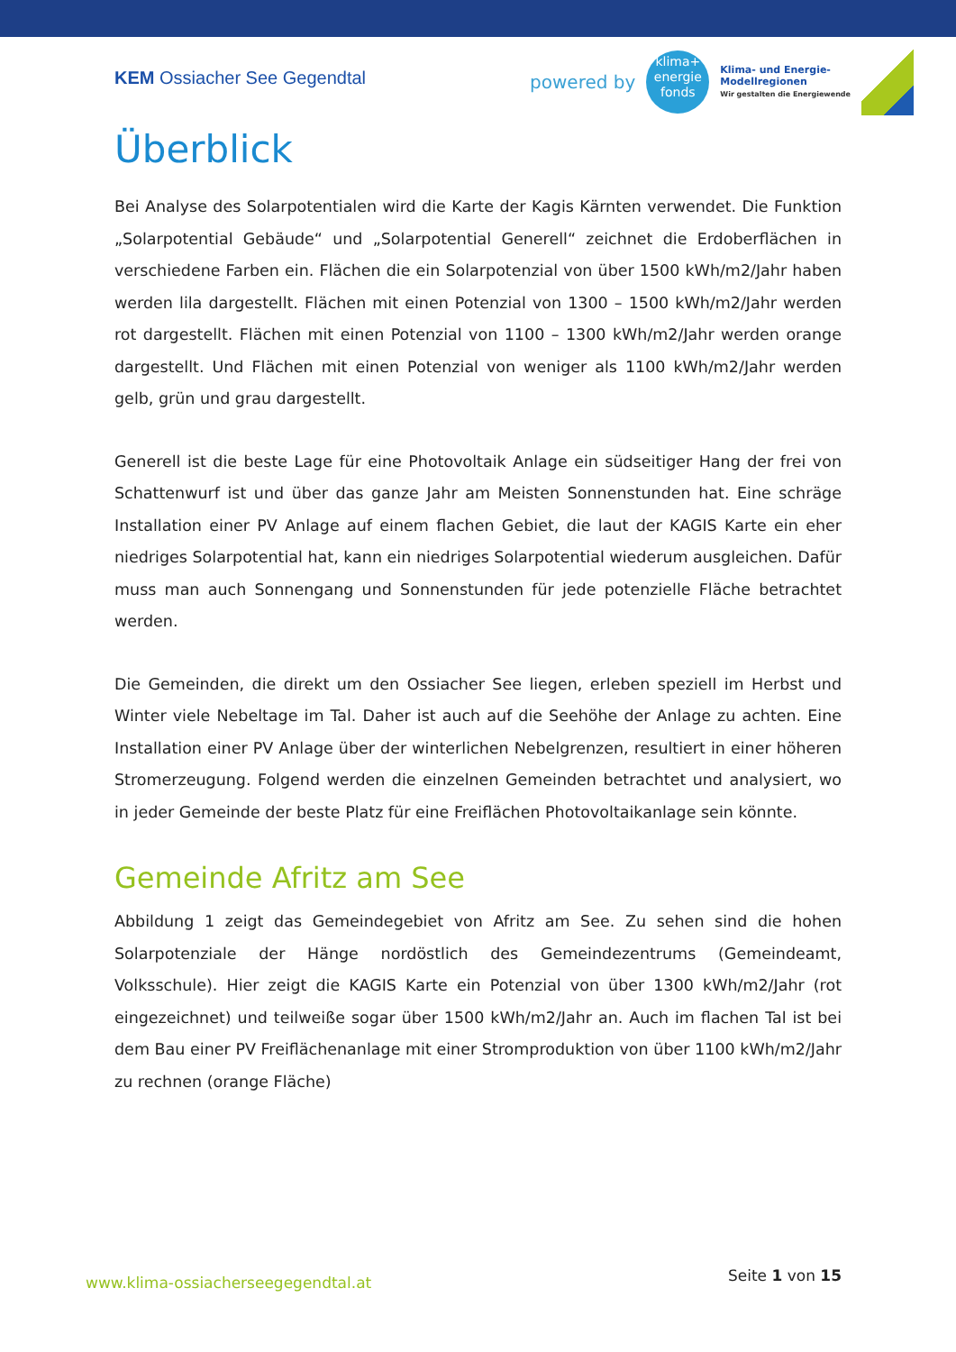KEM Ossiacher See Gegendtal
powered by
klima+
energie
fonds
Klima- und Energie-
Modellregionen
Wir gestalten die Energiewende
Überblick
Bei Analyse des Solarpotentialen wird die Karte der Kagis Kärnten verwendet. Die Funktion „Solarpotential Gebäude“ und „Solarpotential Generell“ zeichnet die Erdoberflächen in verschiedene Farben ein. Flächen die ein Solarpotenzial von über 1500 kWh/m2/Jahr haben werden lila dargestellt. Flächen mit einen Potenzial von 1300 – 1500 kWh/m2/Jahr werden rot dargestellt. Flächen mit einen Potenzial von 1100 – 1300 kWh/m2/Jahr werden orange dargestellt. Und Flächen mit einen Potenzial von weniger als 1100 kWh/m2/Jahr werden gelb, grün und grau dargestellt.
Generell ist die beste Lage für eine Photovoltaik Anlage ein südseitiger Hang der frei von Schattenwurf ist und über das ganze Jahr am Meisten Sonnenstunden hat. Eine schräge Installation einer PV Anlage auf einem flachen Gebiet, die laut der KAGIS Karte ein eher niedriges Solarpotential hat, kann ein niedriges Solarpotential wiederum ausgleichen. Dafür muss man auch Sonnengang und Sonnenstunden für jede potenzielle Fläche betrachtet werden.
Die Gemeinden, die direkt um den Ossiacher See liegen, erleben speziell im Herbst und Winter viele Nebeltage im Tal. Daher ist auch auf die Seehöhe der Anlage zu achten. Eine Installation einer PV Anlage über der winterlichen Nebelgrenzen, resultiert in einer höheren Stromerzeugung. Folgend werden die einzelnen Gemeinden betrachtet und analysiert, wo in jeder Gemeinde der beste Platz für eine Freiflächen Photovoltaikanlage sein könnte.
Gemeinde Afritz am See
Abbildung 1 zeigt das Gemeindegebiet von Afritz am See. Zu sehen sind die hohen Solarpotenziale der Hänge nordöstlich des Gemeindezentrums (Gemeindeamt, Volksschule). Hier zeigt die KAGIS Karte ein Potenzial von über 1300 kWh/m2/Jahr (rot eingezeichnet) und teilweiße sogar über 1500 kWh/m2/Jahr an. Auch im flachen Tal ist bei dem Bau einer PV Freiflächenanlage mit einer Stromproduktion von über 1100 kWh/m2/Jahr zu rechnen (orange Fläche)
www.klima-ossiacherseegegendtal.at Seite 1 von 15